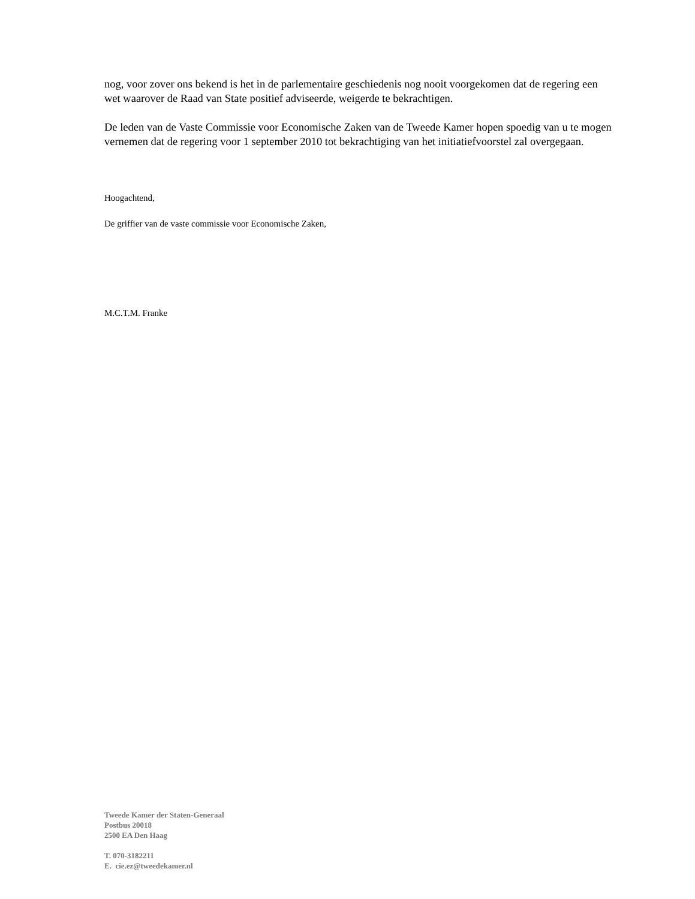nog, voor zover ons bekend is het in de parlementaire geschiedenis nog nooit voorgekomen dat de regering een wet waarover de Raad van State positief adviseerde, weigerde te bekrachtigen.
De leden van de Vaste Commissie voor Economische Zaken van de Tweede Kamer hopen spoedig van u te mogen vernemen dat de regering voor 1 september 2010 tot bekrachtiging van het initiatiefvoorstel zal overgegaan.
Hoogachtend,
De griffier van de vaste commissie voor Economische Zaken,
M.C.T.M. Franke
Tweede Kamer der Staten-Generaal
Postbus 20018
2500 EA Den Haag
T. 070-3182211
E. cie.ez@tweedekamer.nl